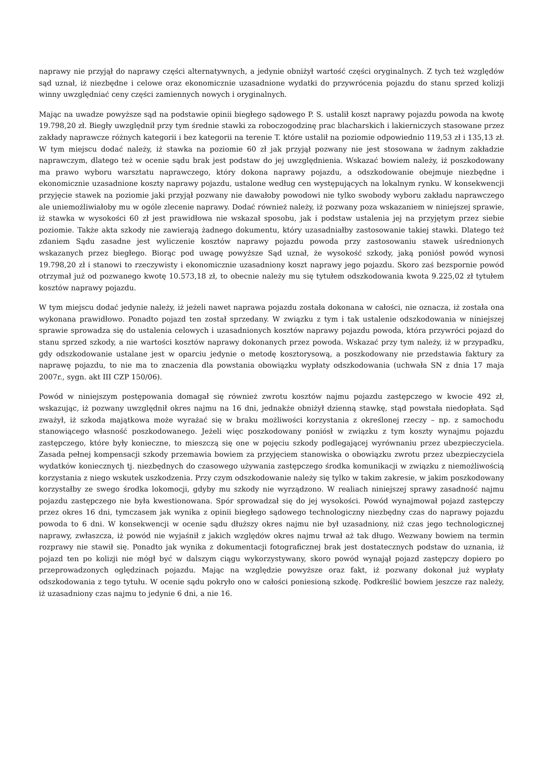naprawy nie przyjął do naprawy części alternatywnych, a jedynie obniżył wartość części oryginalnych. Z tych też względów sąd uznał, iż niezbędne i celowe oraz ekonomicznie uzasadnione wydatki do przywrócenia pojazdu do stanu sprzed kolizji winny uwzględniać ceny części zamiennych nowych i oryginalnych.
Mając na uwadze powyższe sąd na podstawie opinii biegłego sądowego P. S. ustalił koszt naprawy pojazdu powoda na kwotę 19.798,20 zł. Biegły uwzględnił przy tym średnie stawki za roboczogodzinę prac blacharskich i lakierniczych stasowane przez zakłady naprawcze różnych kategorii i bez kategorii na terenie T. które ustalił na poziomie odpowiednio 119,53 zł i 135,13 zł. W tym miejscu dodać należy, iż stawka na poziomie 60 zł jak przyjął pozwany nie jest stosowana w żadnym zakładzie naprawczym, dlatego też w ocenie sądu brak jest podstaw do jej uwzględnienia. Wskazać bowiem należy, iż poszkodowany ma prawo wyboru warsztatu naprawczego, który dokona naprawy pojazdu, a odszkodowanie obejmuje niezbędne i ekonomicznie uzasadnione koszty naprawy pojazdu, ustalone według cen występujących na lokalnym rynku. W konsekwencji przyjęcie stawek na poziomie jaki przyjął pozwany nie dawałoby powodowi nie tylko swobody wyboru zakładu naprawczego ale uniemożliwiałoby mu w ogóle zlecenie naprawy. Dodać również należy, iż pozwany poza wskazaniem w niniejszej sprawie, iż stawka w wysokości 60 zł jest prawidłowa nie wskazał sposobu, jak i podstaw ustalenia jej na przyjętym przez siebie poziomie. Także akta szkody nie zawierają żadnego dokumentu, który uzasadniałby zastosowanie takiej stawki. Dlatego też zdaniem Sądu zasadne jest wyliczenie kosztów naprawy pojazdu powoda przy zastosowaniu stawek uśrednionych wskazanych przez biegłego. Biorąc pod uwagę powyższe Sąd uznał, że wysokość szkody, jaką poniósł powód wynosi 19.798,20 zł i stanowi to rzeczywisty i ekonomicznie uzasadniony koszt naprawy jego pojazdu. Skoro zaś bezspornie powód otrzymał już od pozwanego kwotę 10.573,18 zł, to obecnie należy mu się tytułem odszkodowania kwota 9.225,02 zł tytułem kosztów naprawy pojazdu.
W tym miejscu dodać jedynie należy, iż jeżeli nawet naprawa pojazdu została dokonana w całości, nie oznacza, iż została ona wykonana prawidłowo. Ponadto pojazd ten został sprzedany. W związku z tym i tak ustalenie odszkodowania w niniejszej sprawie sprowadza się do ustalenia celowych i uzasadnionych kosztów naprawy pojazdu powoda, która przywróci pojazd do stanu sprzed szkody, a nie wartości kosztów naprawy dokonanych przez powoda. Wskazać przy tym należy, iż w przypadku, gdy odszkodowanie ustalane jest w oparciu jedynie o metodę kosztorysową, a poszkodowany nie przedstawia faktury za naprawę pojazdu, to nie ma to znaczenia dla powstania obowiązku wypłaty odszkodowania (uchwała SN z dnia 17 maja 2007r., sygn. akt III CZP 150/06).
Powód w niniejszym postępowania domagał się również zwrotu kosztów najmu pojazdu zastępczego w kwocie 492 zł, wskazując, iż pozwany uwzględnił okres najmu na 16 dni, jednakże obniżył dzienną stawkę, stąd powstała niedopłata. Sąd zważył, iż szkoda majątkowa może wyrażać się w braku możliwości korzystania z określonej rzeczy – np. z samochodu stanowiącego własność poszkodowanego. Jeżeli więc poszkodowany poniósł w związku z tym koszty wynajmu pojazdu zastępczego, które były konieczne, to mieszczą się one w pojęciu szkody podlegającej wyrównaniu przez ubezpieczyciela. Zasada pełnej kompensacji szkody przemawia bowiem za przyjęciem stanowiska o obowiązku zwrotu przez ubezpieczyciela wydatków koniecznych tj. niezbędnych do czasowego używania zastępczego środka komunikacji w związku z niemożliwością korzystania z niego wskutek uszkodzenia. Przy czym odszkodowanie należy się tylko w takim zakresie, w jakim poszkodowany korzystałby ze swego środka lokomocji, gdyby mu szkody nie wyrządzono. W realiach niniejszej sprawy zasadność najmu pojazdu zastępczego nie była kwestionowana. Spór sprowadzał się do jej wysokości. Powód wynajmował pojazd zastępczy przez okres 16 dni, tymczasem jak wynika z opinii biegłego sądowego technologiczny niezbędny czas do naprawy pojazdu powoda to 6 dni. W konsekwencji w ocenie sądu dłuższy okres najmu nie był uzasadniony, niż czas jego technologicznej naprawy, zwłaszcza, iż powód nie wyjaśnił z jakich względów okres najmu trwał aż tak długo. Wezwany bowiem na termin rozprawy nie stawił się. Ponadto jak wynika z dokumentacji fotograficznej brak jest dostatecznych podstaw do uznania, iż pojazd ten po kolizji nie mógł być w dalszym ciągu wykorzystywany, skoro powód wynajął pojazd zastępczy dopiero po przeprowadzonych oględzinach pojazdu. Mając na względzie powyższe oraz fakt, iż pozwany dokonał już wypłaty odszkodowania z tego tytułu. W ocenie sądu pokryło ono w całości poniesioną szkodę. Podkreślić bowiem jeszcze raz należy, iż uzasadniony czas najmu to jedynie 6 dni, a nie 16.